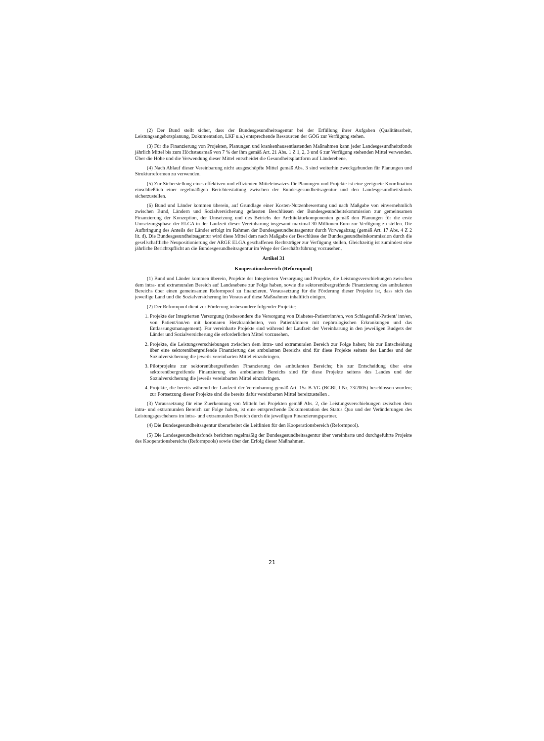(2) Der Bund stellt sicher, dass der Bundesgesundheitsagentur bei der Erfüllung ihrer Aufgaben (Qualitätsarbeit, Leistungsangebotsplanung, Dokumentation, LKF u.a.) entsprechende Ressourcen der GÖG zur Verfügung stehen.
(3) Für die Finanzierung von Projekten, Planungen und krankenhausentlastenden Maßnahmen kann jeder Landesgesundheitsfonds jährlich Mittel bis zum Höchstausmaß von 7 % der ihm gemäß Art. 21 Abs. 1 Z 1, 2, 3 und 6 zur Verfügung stehenden Mittel verwenden. Über die Höhe und die Verwendung dieser Mittel entscheidet die Gesundheitsplattform auf Länderebene.
(4) Nach Ablauf dieser Vereinbarung nicht ausgeschöpfte Mittel gemäß Abs. 3 sind weiterhin zweckgebunden für Planungen und Strukturreformen zu verwenden.
(5) Zur Sicherstellung eines effektiven und effizienten Mitteleinsatzes für Planungen und Projekte ist eine geeignete Koordination einschließlich einer regelmäßigen Berichterstattung zwischen der Bundesgesundheitsagentur und den Landesgesundheitsfonds sicherzustellen.
(6) Bund und Länder kommen überein, auf Grundlage einer Kosten-Nutzenbewertung und nach Maßgabe von einvernehmlich zwischen Bund, Ländern und Sozialversicherung gefassten Beschlüssen der Bundesgesundheitskommission zur gemeinsamen Finanzierung der Konzeption, der Umsetzung und des Betriebs der Architekturkomponenten gemäß den Planungen für die erste Umsetzungsphase der ELGA in der Laufzeit dieser Vereinbarung insgesamt maximal 30 Millionen Euro zur Verfügung zu stellen. Die Aufbringung des Anteils der Länder erfolgt im Rahmen der Bundesgesundheitsagentur durch Vorwegabzug (gemäß Art. 17 Abs. 4 Z 2 lit. d). Die Bundesgesundheitsagentur wird diese Mittel dem nach Maßgabe der Beschlüsse der Bundesgesundheitskommission durch die gesellschaftliche Neupositionierung der ARGE ELGA geschaffenen Rechtsträger zur Verfügung stellen. Gleichzeitig ist zumindest eine jährliche Berichtspflicht an die Bundesgesundheitsagentur im Wege der Geschäftsführung vorzusehen.
Artikel 31
Kooperationsbereich (Reformpool)
(1) Bund und Länder kommen überein, Projekte der Integrierten Versorgung und Projekte, die Leistungsverschiebungen zwischen dem intra- und extramuralen Bereich auf Landesebene zur Folge haben, sowie die sektorenübergreifende Finanzierung des ambulanten Bereichs über einen gemeinsamen Reformpool zu finanzieren. Voraussetzung für die Förderung dieser Projekte ist, dass sich das jeweilige Land und die Sozialversicherung im Voraus auf diese Maßnahmen inhaltlich einigen.
(2) Der Reformpool dient zur Förderung insbesondere folgender Projekte:
1. Projekte der Integrierten Versorgung (insbesondere die Versorgung von Diabetes-Patient/inn/en, von Schlaganfall-Patient/ inn/en, von Patient/inn/en mit koronaren Herzkrankheiten, von Patient/inn/en mit nephrologischen Erkrankungen und das Entlassungsmanagement). Für vereinbarte Projekte sind während der Laufzeit der Vereinbarung in den jeweiligen Budgets der Länder und Sozialversicherung die erforderlichen Mittel vorzusehen.
2. Projekte, die Leistungsverschiebungen zwischen dem intra- und extramuralen Bereich zur Folge haben; bis zur Entscheidung über eine sektorenübergreifende Finanzierung des ambulanten Bereichs sind für diese Projekte seitens des Landes und der Sozialversicherung die jeweils vereinbarten Mittel einzubringen.
3. Pilotprojekte zur sektorenübergreifenden Finanzierung des ambulanten Bereichs; bis zur Entscheidung über eine sektorenübergreifende Finanzierung des ambulanten Bereichs sind für diese Projekte seitens des Landes und der Sozialversicherung die jeweils vereinbarten Mittel einzubringen.
4. Projekte, die bereits während der Laufzeit der Vereinbarung gemäß Art. 15a B-VG (BGBl. I Nr. 73/2005) beschlossen wurden; zur Fortsetzung dieser Projekte sind die bereits dafür vereinbarten Mittel bereitzustellen .
(3) Voraussetzung für eine Zuerkennung von Mitteln bei Projekten gemäß Abs. 2, die Leistungsverschiebungen zwischen dem intra- und extramuralen Bereich zur Folge haben, ist eine entsprechende Dokumentation des Status Quo und der Veränderungen des Leistungsgeschehens im intra- und extramuralen Bereich durch die jeweiligen Finanzierungspartner.
(4) Die Bundesgesundheitsagentur überarbeitet die Leitlinien für den Kooperationsbereich (Reformpool).
(5) Die Landesgesundheitsfonds berichten regelmäßig der Bundesgesundheitsagentur über vereinbarte und durchgeführte Projekte des Kooperationsbereichs (Reformpools) sowie über den Erfolg dieser Maßnahmen.
21